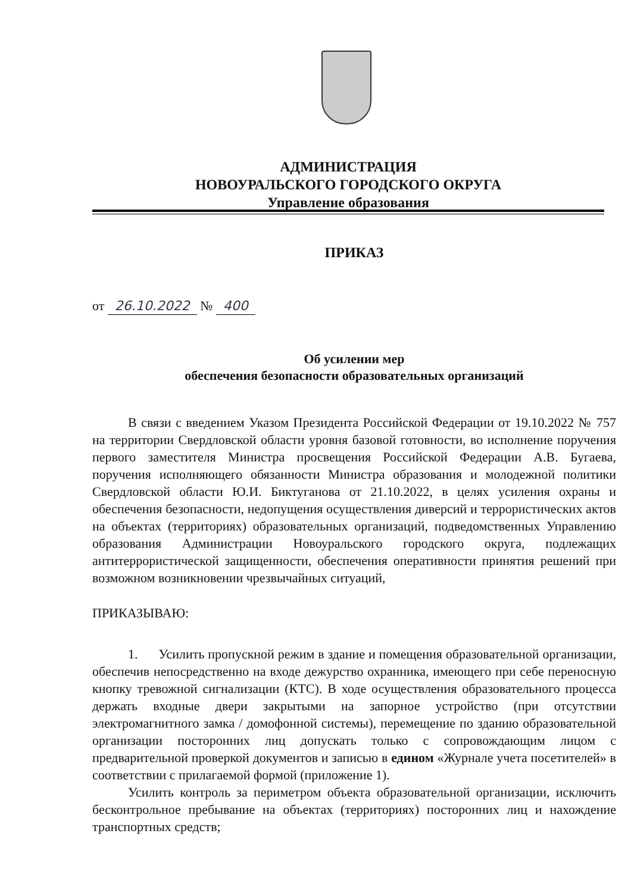АДМИНИСТРАЦИЯ
НОВОУРАЛЬСКОГО ГОРОДСКОГО ОКРУГА
Управление образования
ПРИКАЗ
от 26.10.2022 № 400
Об усилении мер
обеспечения безопасности образовательных организаций
В связи с введением Указом Президента Российской Федерации от 19.10.2022 № 757 на территории Свердловской области уровня базовой готовности, во исполнение поручения первого заместителя Министра просвещения Российской Федерации А.В. Бугаева, поручения исполняющего обязанности Министра образования и молодежной политики Свердловской области Ю.И. Биктуганова от 21.10.2022, в целях усиления охраны и обеспечения безопасности, недопущения осуществления диверсий и террористических актов на объектах (территориях) образовательных организаций, подведомственных Управлению образования Администрации Новоуральского городского округа, подлежащих антитеррористической защищенности, обеспечения оперативности принятия решений при возможном возникновении чрезвычайных ситуаций,
ПРИКАЗЫВАЮ:
1. Усилить пропускной режим в здание и помещения образовательной организации, обеспечив непосредственно на входе дежурство охранника, имеющего при себе переносную кнопку тревожной сигнализации (КТС). В ходе осуществления образовательного процесса держать входные двери закрытыми на запорное устройство (при отсутствии электромагнитного замка / домофонной системы), перемещение по зданию образовательной организации посторонних лиц допускать только с сопровождающим лицом с предварительной проверкой документов и записью в едином «Журнале учета посетителей» в соответствии с прилагаемой формой (приложение 1).
Усилить контроль за периметром объекта образовательной организации, исключить бесконтрольное пребывание на объектах (территориях) посторонних лиц и нахождение транспортных средств;